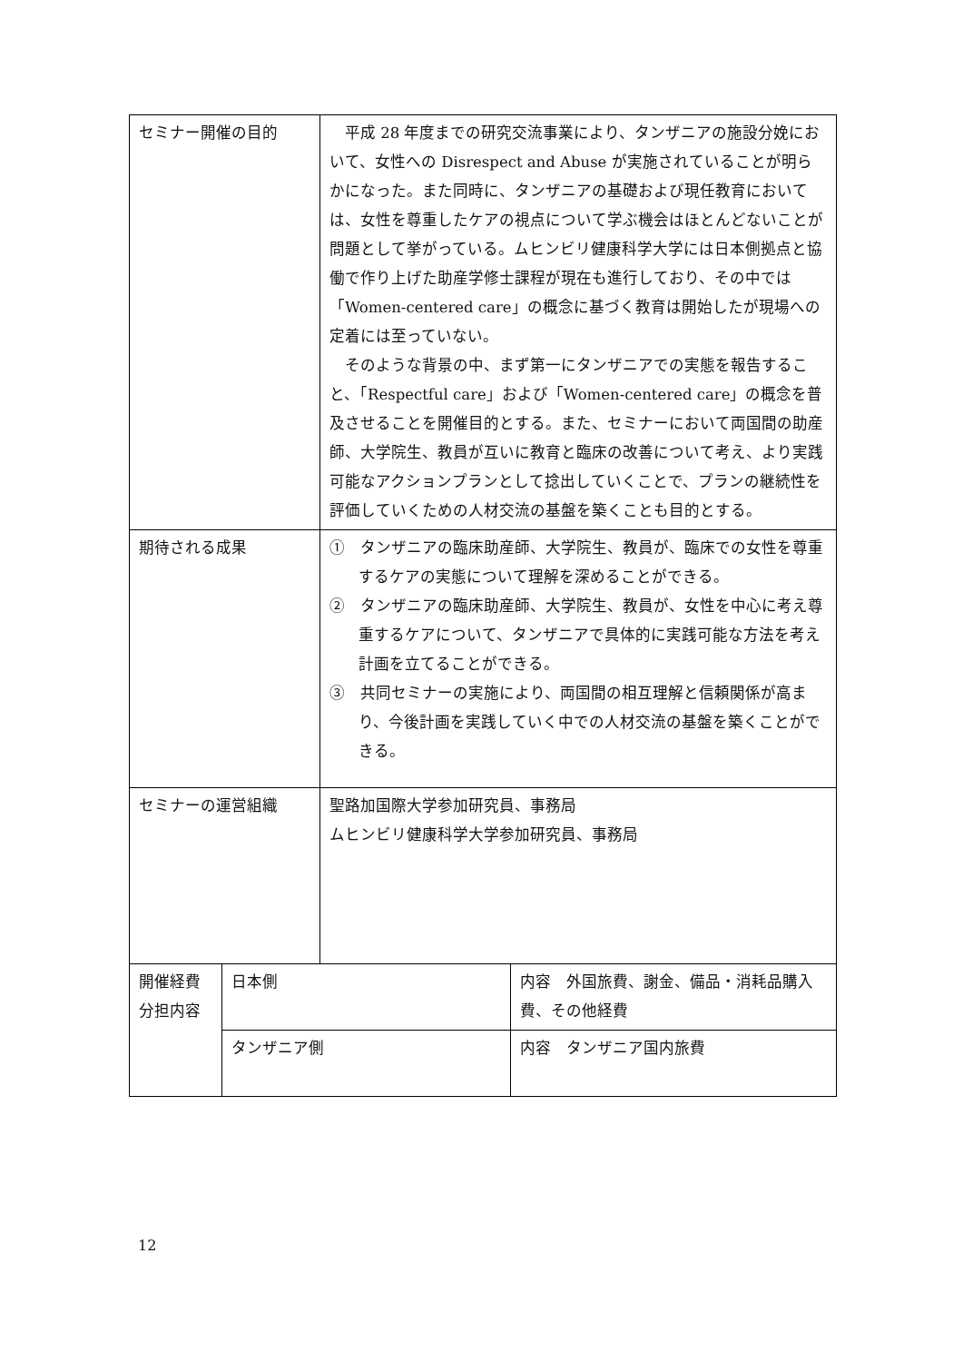| セミナー開催の目的 | | 平成 28 年度までの研究交流事業により、タンザニアの施設分娩において、女性への Disrespect and Abuse が実施されていることが明らかになった。また同時に、タンザニアの基礎および現任教育においては、女性を尊重したケアの視点について学ぶ機会はほとんどないことが問題として挙がっている。ムヒンビリ健康科学大学には日本側拠点と協働で作り上げた助産学修士課程が現在も進行しており、その中では「Women-centered care」の概念に基づく教育は開始したが現場への定着には至っていない。 そのような背景の中、まず第一にタンザニアでの実態を報告すること、「Respectful care」および「Women-centered care」の概念を普及させることを開催目的とする。また、セミナーにおいて両国間の助産師、大学院生、教員が互いに教育と臨床の改善について考え、より実践可能なアクションプランとして捻出していくことで、プランの継続性を評価していくための人材交流の基盤を築くことも目的とする。 | |
| 期待される成果 | | ① タンザニアの臨床助産師、大学院生、教員が、臨床での女性を尊重するケアの実態について理解を深めることができる。 ② タンザニアの臨床助産師、大学院生、教員が、女性を中心に考え尊重するケアについて、タンザニアで具体的に実践可能な方法を考え計画を立てることができる。 ③ 共同セミナーの実施により、両国間の相互理解と信頼関係が高まり、今後計画を実践していく中での人材交流の基盤を築くことができる。 | |
| セミナーの運営組織 | | 聖路加国際大学参加研究員、事務局 ムヒンビリ健康科学大学参加研究員、事務局 | |
| 開催経費 分担内容 | 日本側 | | 内容 外国旅費、謝金、備品・消耗品購入費、その他経費 |
| | タンザニア側 | | 内容 タンザニア国内旅費 |
12